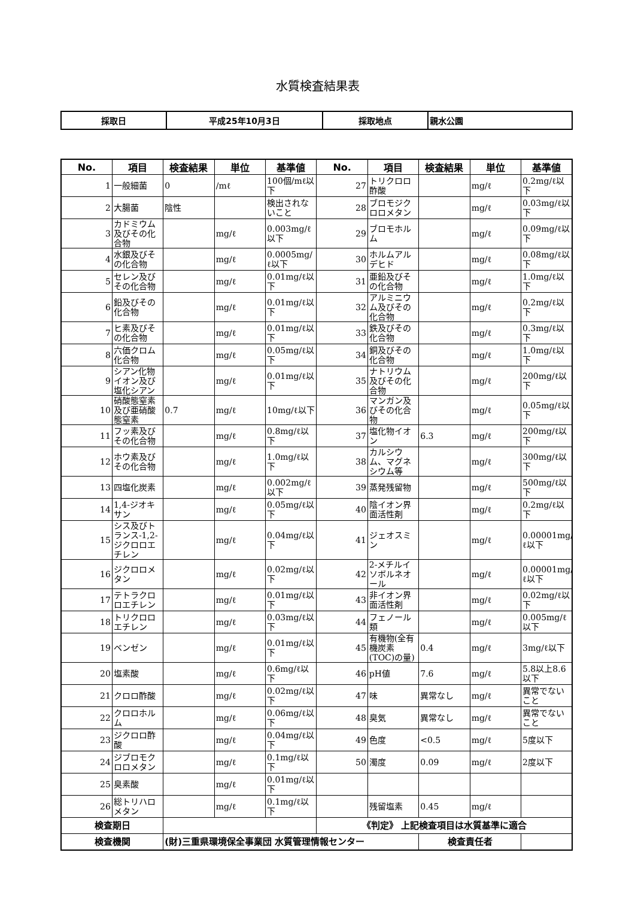水質検査結果表
| 採取日 | 平成25年10月3日 | 採取地点 | 親水公園 |
| No. | 項目 | 検査結果 | 単位 | 基準値 | No. | 項目 | 検査結果 | 単位 | 基準値 |
| --- | --- | --- | --- | --- | --- | --- | --- | --- | --- |
| 1 | 一般細菌 | 0 | /mℓ | 100個/mℓ以下 | 27 | トリクロロ酢酸 | | mg/ℓ | 0.2mg/ℓ以下 |
| 2 | 大腸菌 | 陰性 | | 検出されないこと | 28 | ブロモジクロロメタン | | mg/ℓ | 0.03mg/ℓ以下 |
| 3 | カドミウム及びその化合物 | | mg/ℓ | 0.003mg/ℓ以下 | 29 | ブロモホルム | | mg/ℓ | 0.09mg/ℓ以下 |
| 4 | 水銀及びその化合物 | | mg/ℓ | 0.0005mg/ℓ以下 | 30 | ホルムアルデヒド | | mg/ℓ | 0.08mg/ℓ以下 |
| 5 | セレン及びその化合物 | | mg/ℓ | 0.01mg/ℓ以下 | 31 | 亜鉛及びその化合物 | | mg/ℓ | 1.0mg/ℓ以下 |
| 6 | 鉛及びその化合物 | | mg/ℓ | 0.01mg/ℓ以下 | 32 | アルミニウム及びその化合物 | | mg/ℓ | 0.2mg/ℓ以下 |
| 7 | ヒ素及びその化合物 | | mg/ℓ | 0.01mg/ℓ以下 | 33 | 鉄及びその化合物 | | mg/ℓ | 0.3mg/ℓ以下 |
| 8 | 六価クロム化合物 | | mg/ℓ | 0.05mg/ℓ以下 | 34 | 銅及びその化合物 | | mg/ℓ | 1.0mg/ℓ以下 |
| 9 | シアン化物イオン及び塩化シアン | | mg/ℓ | 0.01mg/ℓ以下 | 35 | ナトリウム及びその化合物 | | mg/ℓ | 200mg/ℓ以下 |
| 10 | 硝酸態窒素及び亜硝酸態窒素 | 0.7 | mg/ℓ | 10mg/ℓ以下 | 36 | マンガン及びその化合物 | | mg/ℓ | 0.05mg/ℓ以下 |
| 11 | フッ素及びその化合物 | | mg/ℓ | 0.8mg/ℓ以下 | 37 | 塩化物イオン | 6.3 | mg/ℓ | 200mg/ℓ以下 |
| 12 | ホウ素及びその化合物 | | mg/ℓ | 1.0mg/ℓ以下 | 38 | カルシウム、マグネシウム等 | | mg/ℓ | 300mg/ℓ以下 |
| 13 | 四塩化炭素 | | mg/ℓ | 0.002mg/ℓ以下 | 39 | 蒸発残留物 | | mg/ℓ | 500mg/ℓ以下 |
| 14 | 1,4-ジオキサン | | mg/ℓ | 0.05mg/ℓ以下 | 40 | 陰イオン界面活性剤 | | mg/ℓ | 0.2mg/ℓ以下 |
| 15 | シス及びトランス-1,2-ジクロロエチレン | | mg/ℓ | 0.04mg/ℓ以下 | 41 | ジェオスミン | | mg/ℓ | 0.00001mg/ℓ以下 |
| 16 | ジクロロメタン | | mg/ℓ | 0.02mg/ℓ以下 | 42 | 2-メチルイソボルネオール | | mg/ℓ | 0.00001mg/ℓ以下 |
| 17 | テトラクロロエチレン | | mg/ℓ | 0.01mg/ℓ以下 | 43 | 非イオン界面活性剤 | | mg/ℓ | 0.02mg/ℓ以下 |
| 18 | トリクロロエチレン | | mg/ℓ | 0.03mg/ℓ以下 | 44 | フェノール類 | | mg/ℓ | 0.005mg/ℓ以下 |
| 19 | ベンゼン | | mg/ℓ | 0.01mg/ℓ以下 | 45 | 有機物(全有機炭素(TOC)の量) | 0.4 | mg/ℓ | 3mg/ℓ以下 |
| 20 | 塩素酸 | | mg/ℓ | 0.6mg/ℓ以下 | 46 | pH値 | 7.6 | mg/ℓ | 5.8以上8.6以下 |
| 21 | クロロ酢酸 | | mg/ℓ | 0.02mg/ℓ以下 | 47 | 味 | 異常なし | mg/ℓ | 異常でないこと |
| 22 | クロロホルム | | mg/ℓ | 0.06mg/ℓ以下 | 48 | 臭気 | 異常なし | mg/ℓ | 異常でないこと |
| 23 | ジクロロ酢酸 | | mg/ℓ | 0.04mg/ℓ以下 | 49 | 色度 | <0.5 | mg/ℓ | 5度以下 |
| 24 | ジブロモクロロメタン | | mg/ℓ | 0.1mg/ℓ以下 | 50 | 濁度 | 0.09 | mg/ℓ | 2度以下 |
| 25 | 臭素酸 | | mg/ℓ | 0.01mg/ℓ以下 | | | | | |
| 26 | 総トリハロメタン | | mg/ℓ | 0.1mg/ℓ以下 | | 残留塩素 | 0.45 | mg/ℓ | |
| 検査期日 | | | | | 《判定》 上記検査項目は水質基準に適合 | | | | |
| 検査機関 | | (財)三重県環境保全事業団 水質管理情報センター | | | | | 検査責任者 | | |